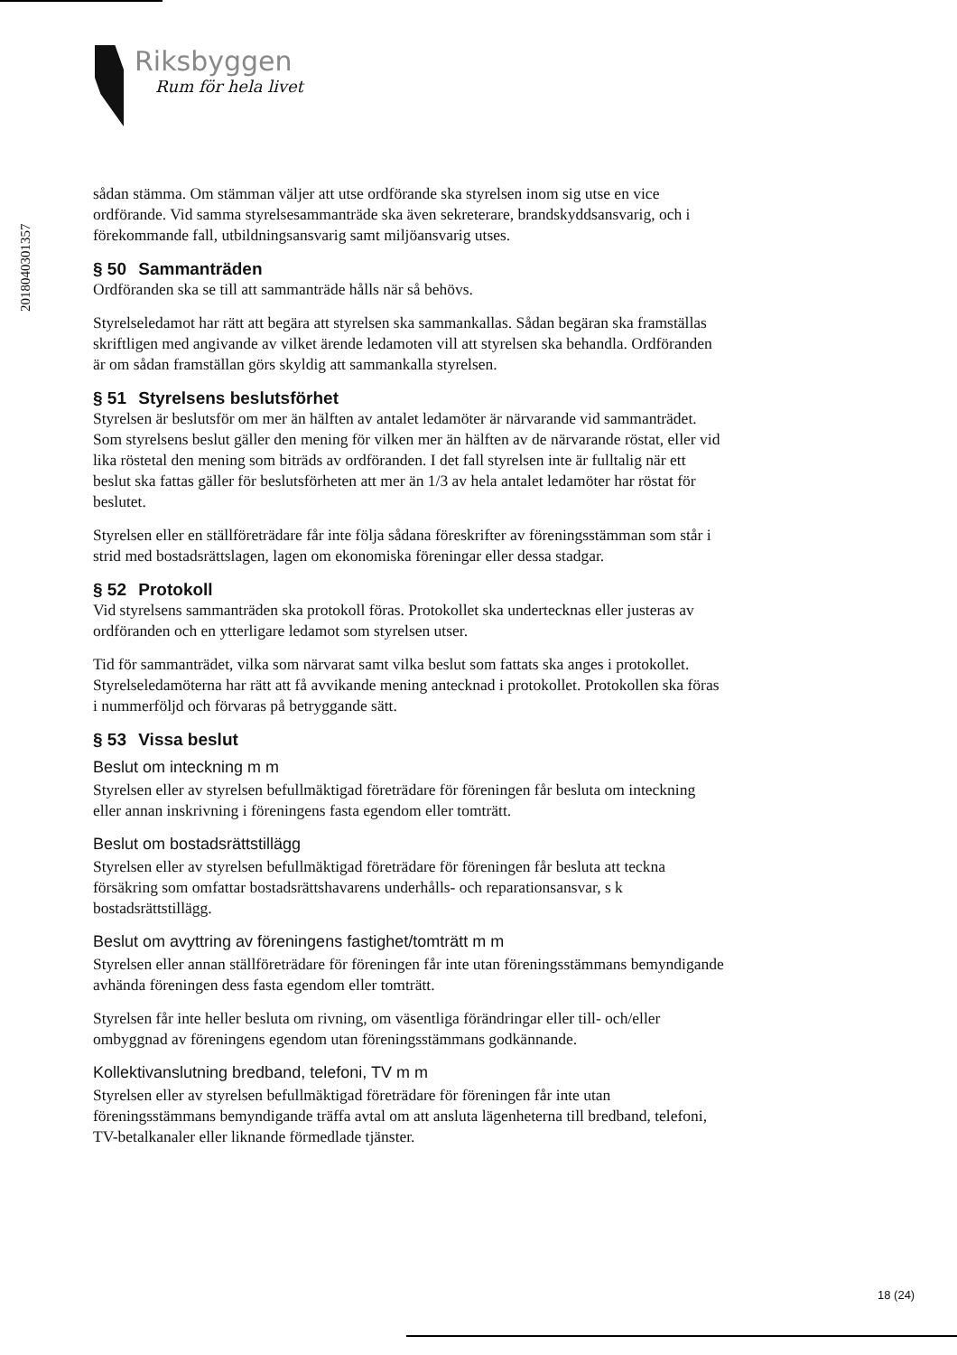Riksbyggen
Rum för hela livet
201804030135​7
sådan stämma. Om stämman väljer att utse ordförande ska styrelsen inom sig utse en vice ordförande. Vid samma styrelsesammanträde ska även sekreterare, brandskyddsansvarig, och i förekommande fall, utbildningsansvarig samt miljöansvarig utses.
§ 50 Sammanträden
Ordföranden ska se till att sammanträde hålls när så behövs.
Styrelseledamot har rätt att begära att styrelsen ska sammankallas. Sådan begäran ska framställas skriftligen med angivande av vilket ärende ledamoten vill att styrelsen ska behandla. Ordföranden är om sådan framställan görs skyldig att sammankalla styrelsen.
§ 51 Styrelsens beslutsförhet
Styrelsen är beslutsför om mer än hälften av antalet ledamöter är närvarande vid sammanträdet. Som styrelsens beslut gäller den mening för vilken mer än hälften av de närvarande röstat, eller vid lika röstetal den mening som biträds av ordföranden. I det fall styrelsen inte är fulltalig när ett beslut ska fattas gäller för beslutsförheten att mer än 1/3 av hela antalet ledamöter har röstat för beslutet.
Styrelsen eller en ställföreträdare får inte följa sådana föreskrifter av föreningsstämman som står i strid med bostadsrättslagen, lagen om ekonomiska föreningar eller dessa stadgar.
§ 52 Protokoll
Vid styrelsens sammanträden ska protokoll föras. Protokollet ska undertecknas eller justeras av ordföranden och en ytterligare ledamot som styrelsen utser.
Tid för sammanträdet, vilka som närvarat samt vilka beslut som fattats ska anges i protokollet. Styrelseledamöterna har rätt att få avvikande mening antecknad i protokollet. Protokollen ska föras i nummerföljd och förvaras på betryggande sätt.
§ 53 Vissa beslut
Beslut om inteckning m m
Styrelsen eller av styrelsen befullmäktigad företrädare för föreningen får besluta om inteckning eller annan inskrivning i föreningens fasta egendom eller tomträtt.
Beslut om bostadsrättstillägg
Styrelsen eller av styrelsen befullmäktigad företrädare för föreningen får besluta att teckna försäkring som omfattar bostadsrättshavarens underhålls- och reparationsansvar, s k bostadsrättstillägg.
Beslut om avyttring av föreningens fastighet/tomträtt m m
Styrelsen eller annan ställföreträdare för föreningen får inte utan föreningsstämmans bemyndigande avhända föreningen dess fasta egendom eller tomträtt.
Styrelsen får inte heller besluta om rivning, om väsentliga förändringar eller till- och/eller ombyggnad av föreningens egendom utan föreningsstämmans godkännande.
Kollektivanslutning bredband, telefoni, TV m m
Styrelsen eller av styrelsen befullmäktigad företrädare för föreningen får inte utan föreningsstämmans bemyndigande träffa avtal om att ansluta lägenheterna till bredband, telefoni, TV-betalkanaler eller liknande förmedlade tjänster.
18 (24)